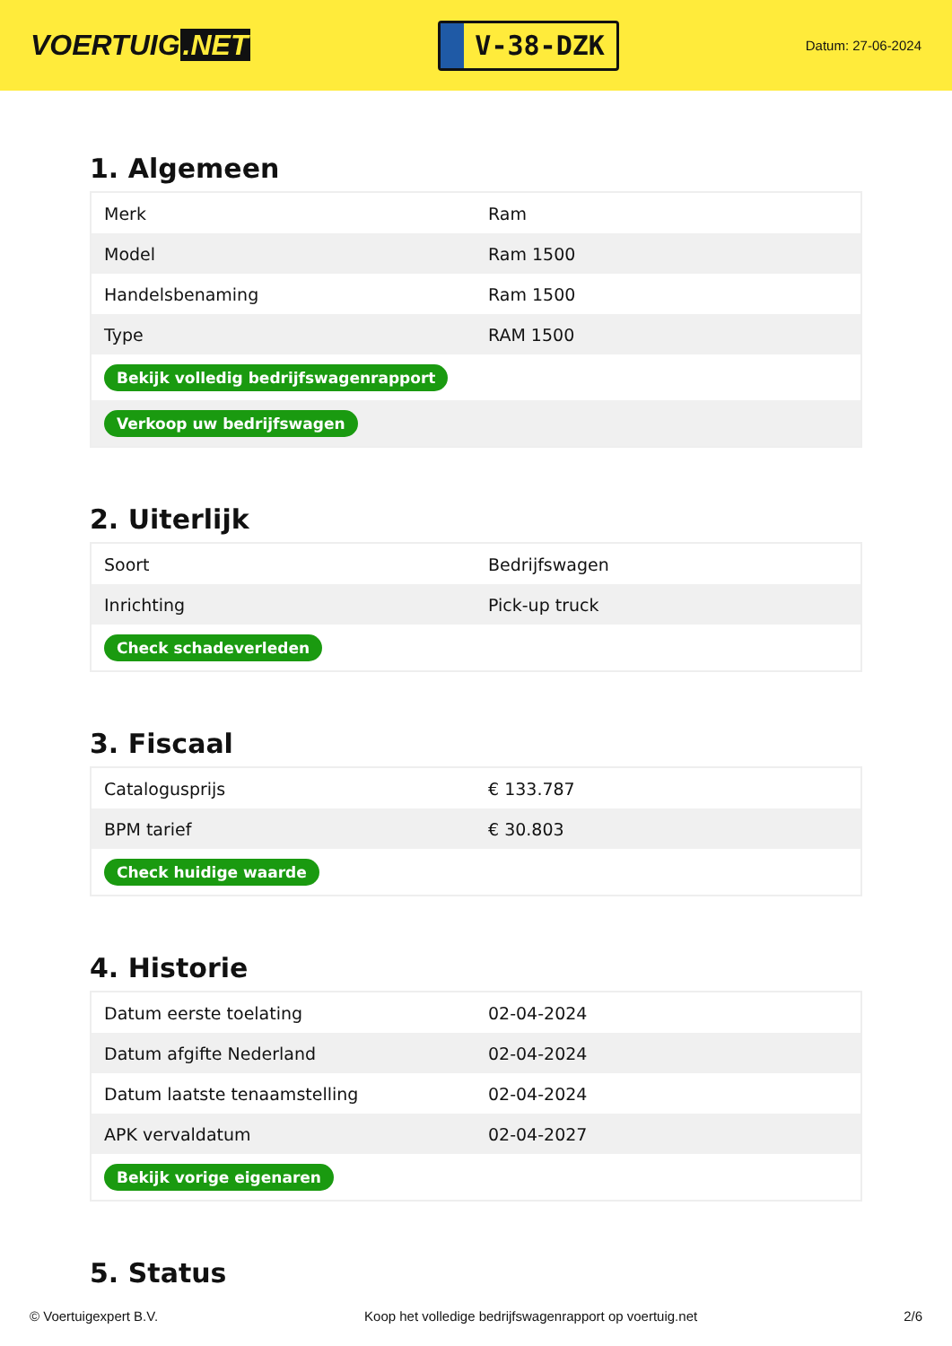VOERTUIG.NET
V-38-DZK
Datum: 27-06-2024
1. Algemeen
| Merk | Ram |
| Model | Ram 1500 |
| Handelsbenaming | Ram 1500 |
| Type | RAM 1500 |
| Bekijk volledig bedrijfswagenrapport | |
| Verkoop uw bedrijfswagen | |
2. Uiterlijk
| Soort | Bedrijfswagen |
| Inrichting | Pick-up truck |
| Check schadeverleden | |
3. Fiscaal
| Catalogusprijs | € 133.787 |
| BPM tarief | € 30.803 |
| Check huidige waarde | |
4. Historie
| Datum eerste toelating | 02-04-2024 |
| Datum afgifte Nederland | 02-04-2024 |
| Datum laatste tenaamstelling | 02-04-2024 |
| APK vervaldatum | 02-04-2027 |
| Bekijk vorige eigenaren | |
5. Status
© Voertuigexpert B.V. Koop het volledige bedrijfswagenrapport op voertuig.net 2/6